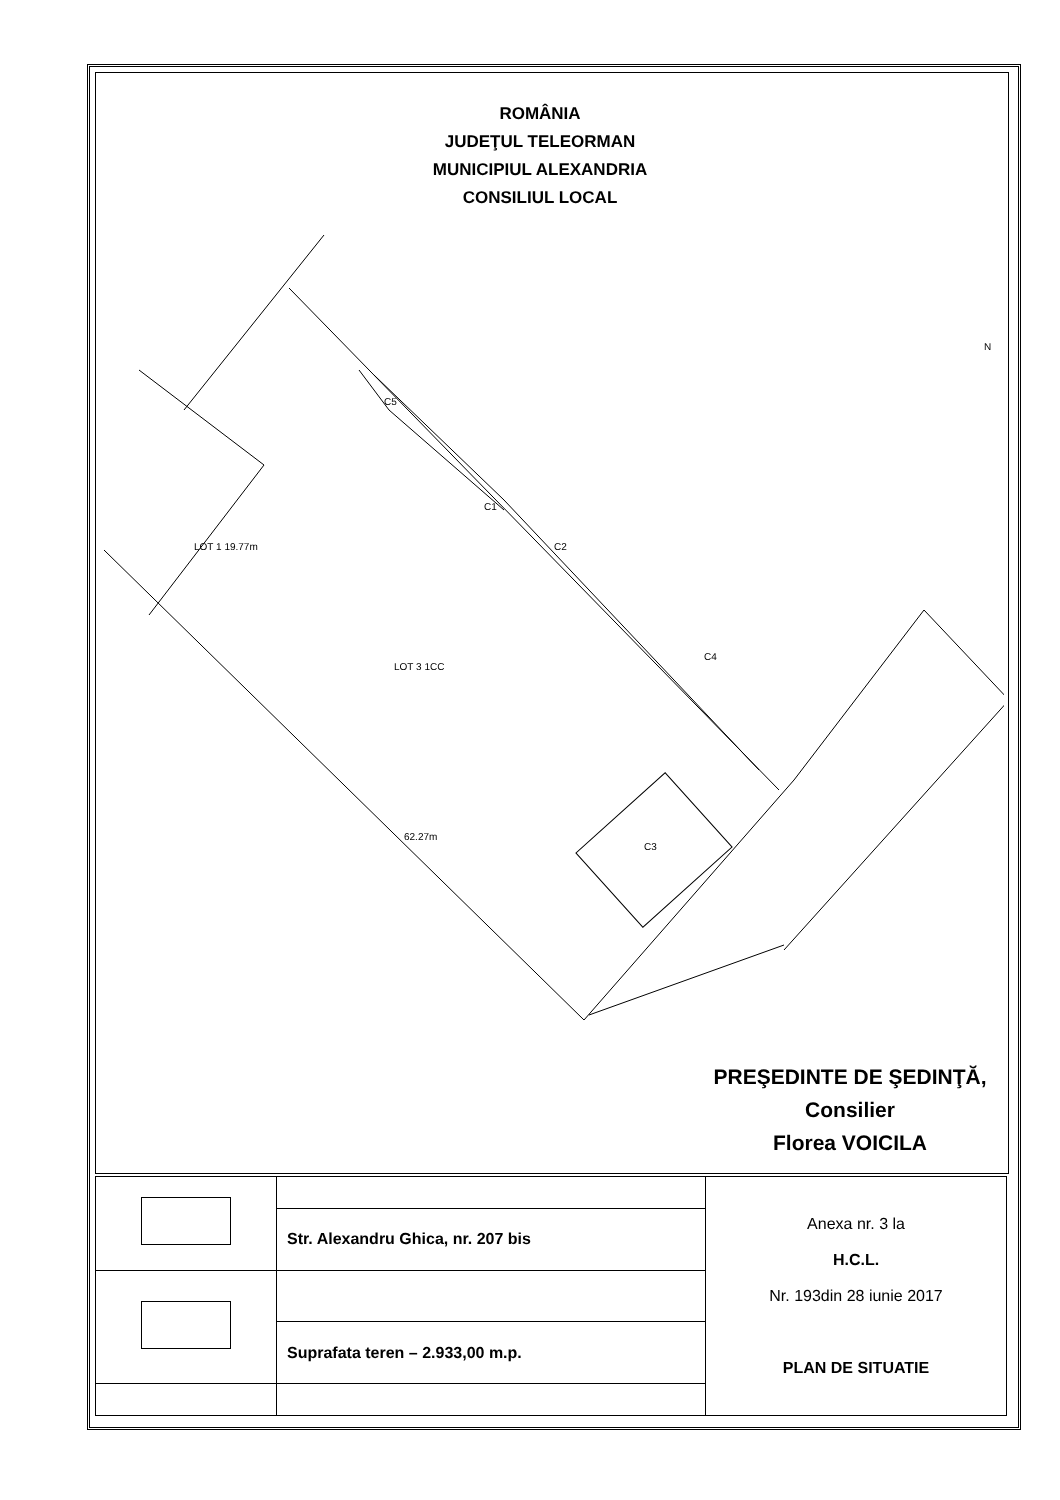ROMÂNIA
JUDEŢUL TELEORMAN
MUNICIPIUL ALEXANDRIA
CONSILIUL LOCAL
C1
C2
C3
C4
C5
LOT 3 1CC
LOT 1 19.77m
62.27m
N
PREŞEDINTE DE ŞEDINŢĂ,
Consilier
Florea VOICILA
| | | Anexa nr. 3 la H.C.L. Nr. 193din 28 iunie 2017 PLAN DE SITUATIE |
| | Str. Alexandru Ghica, nr. 207 bis | |
| | Suprafata teren – 2.933,00 m.p. | |